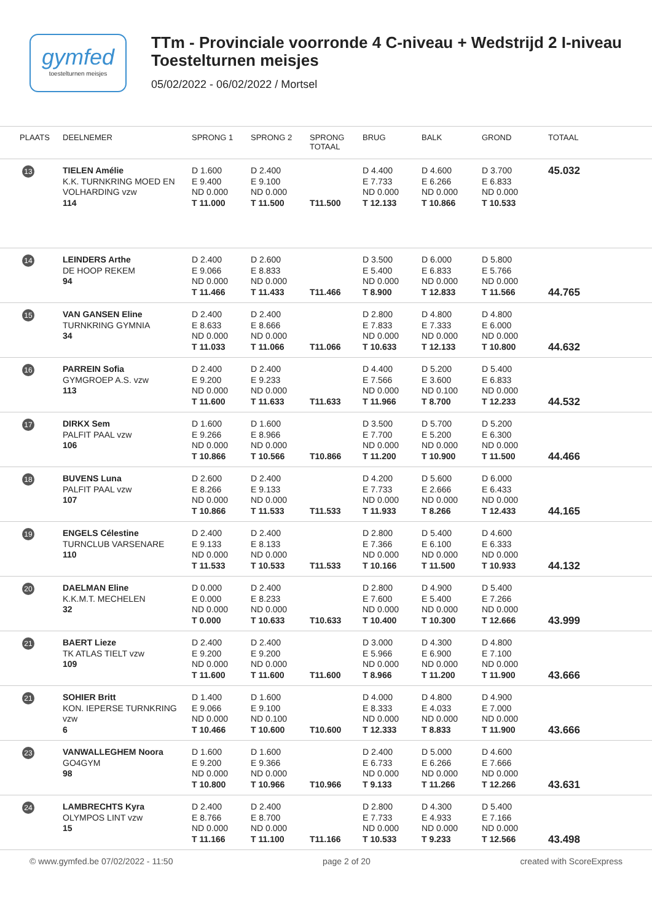gymfed
toestelturnen meisjes
TTm - Provinciale voorronde 4 C-niveau + Wedstrijd 2 I-niveau
Toestelturnen meisjes
05/02/2022 - 06/02/2022 / Mortsel
| PLAATS | DEELNEMER | SPRONG 1 | SPRONG 2 | SPRONG TOTAAL | BRUG | BALK | GROND | TOTAAL |
| --- | --- | --- | --- | --- | --- | --- | --- | --- |
| 13 | TIELEN Amélie K.K. TURNKRING MOED EN VOLHARDING vzw 114 | D 1.600 E 9.400 ND 0.000 T 11.000 | D 2.400 E 9.100 ND 0.000 T 11.500 | T11.500 | D 4.400 E 7.733 ND 0.000 T 12.133 | D 4.600 E 6.266 ND 0.000 T 10.866 | D 3.700 E 6.833 ND 0.000 T 10.533 | 45.032 |
| 14 | LEINDERS Arthe DE HOOP REKEM 94 | D 2.400 E 9.066 ND 0.000 T 11.466 | D 2.600 E 8.833 ND 0.000 T 11.433 | T11.466 | D 3.500 E 5.400 ND 0.000 T 8.900 | D 6.000 E 6.833 ND 0.000 T 12.833 | D 5.800 E 5.766 ND 0.000 T 11.566 | 44.765 |
| 15 | VAN GANSEN Eline TURNKRING GYMNIA 34 | D 2.400 E 8.633 ND 0.000 T 11.033 | D 2.400 E 8.666 ND 0.000 T 11.066 | T11.066 | D 2.800 E 7.833 ND 0.000 T 10.633 | D 4.800 E 7.333 ND 0.000 T 12.133 | D 4.800 E 6.000 ND 0.000 T 10.800 | 44.632 |
| 16 | PARREIN Sofia GYMGROEP A.S. vzw 113 | D 2.400 E 9.200 ND 0.000 T 11.600 | D 2.400 E 9.233 ND 0.000 T 11.633 | T11.633 | D 4.400 E 7.566 ND 0.000 T 11.966 | D 5.200 E 3.600 ND 0.100 T 8.700 | D 5.400 E 6.833 ND 0.000 T 12.233 | 44.532 |
| 17 | DIRKX Sem PALFIT PAAL vzw 106 | D 1.600 E 9.266 ND 0.000 T 10.866 | D 1.600 E 8.966 ND 0.000 T 10.566 | T10.866 | D 3.500 E 7.700 ND 0.000 T 11.200 | D 5.700 E 5.200 ND 0.000 T 10.900 | D 5.200 E 6.300 ND 0.000 T 11.500 | 44.466 |
| 18 | BUVENS Luna PALFIT PAAL vzw 107 | D 2.600 E 8.266 ND 0.000 T 10.866 | D 2.400 E 9.133 ND 0.000 T 11.533 | T11.533 | D 4.200 E 7.733 ND 0.000 T 11.933 | D 5.600 E 2.666 ND 0.000 T 8.266 | D 6.000 E 6.433 ND 0.000 T 12.433 | 44.165 |
| 19 | ENGELS Célestine TURNCLUB VARSENARE 110 | D 2.400 E 9.133 ND 0.000 T 11.533 | D 2.400 E 8.133 ND 0.000 T 10.533 | T11.533 | D 2.800 E 7.366 ND 0.000 T 10.166 | D 5.400 E 6.100 ND 0.000 T 11.500 | D 4.600 E 6.333 ND 0.000 T 10.933 | 44.132 |
| 20 | DAELMAN Eline K.K.M.T. MECHELEN 32 | D 0.000 E 0.000 ND 0.000 T 0.000 | D 2.400 E 8.233 ND 0.000 T 10.633 | T10.633 | D 2.800 E 7.600 ND 0.000 T 10.400 | D 4.900 E 5.400 ND 0.000 T 10.300 | D 5.400 E 7.266 ND 0.000 T 12.666 | 43.999 |
| 21 | BAERT Lieze TK ATLAS TIELT vzw 109 | D 2.400 E 9.200 ND 0.000 T 11.600 | D 2.400 E 9.200 ND 0.000 T 11.600 | T11.600 | D 3.000 E 5.966 ND 0.000 T 8.966 | D 4.300 E 6.900 ND 0.000 T 11.200 | D 4.800 E 7.100 ND 0.000 T 11.900 | 43.666 |
| 21 | SOHIER Britt KON. IEPERSE TURNKRING vzw 6 | D 1.400 E 9.066 ND 0.000 T 10.466 | D 1.600 E 9.100 ND 0.100 T 10.600 | T10.600 | D 4.000 E 8.333 ND 0.000 T 12.333 | D 4.800 E 4.033 ND 0.000 T 8.833 | D 4.900 E 7.000 ND 0.000 T 11.900 | 43.666 |
| 23 | VANWALLEGHEM Noora GO4GYM 98 | D 1.600 E 9.200 ND 0.000 T 10.800 | D 1.600 E 9.366 ND 0.000 T 10.966 | T10.966 | D 2.400 E 6.733 ND 0.000 T 9.133 | D 5.000 E 6.266 ND 0.000 T 11.266 | D 4.600 E 7.666 ND 0.000 T 12.266 | 43.631 |
| 24 | LAMBRECHTS Kyra OLYMPOS LINT vzw 15 | D 2.400 E 8.766 ND 0.000 T 11.166 | D 2.400 E 8.700 ND 0.000 T 11.100 | T11.166 | D 2.800 E 7.733 ND 0.000 T 10.533 | D 4.300 E 4.933 ND 0.000 T 9.233 | D 5.400 E 7.166 ND 0.000 T 12.566 | 43.498 |
© www.gymfed.be 07/02/2022 - 11:50 page 2 of 20 created with ScoreExpress